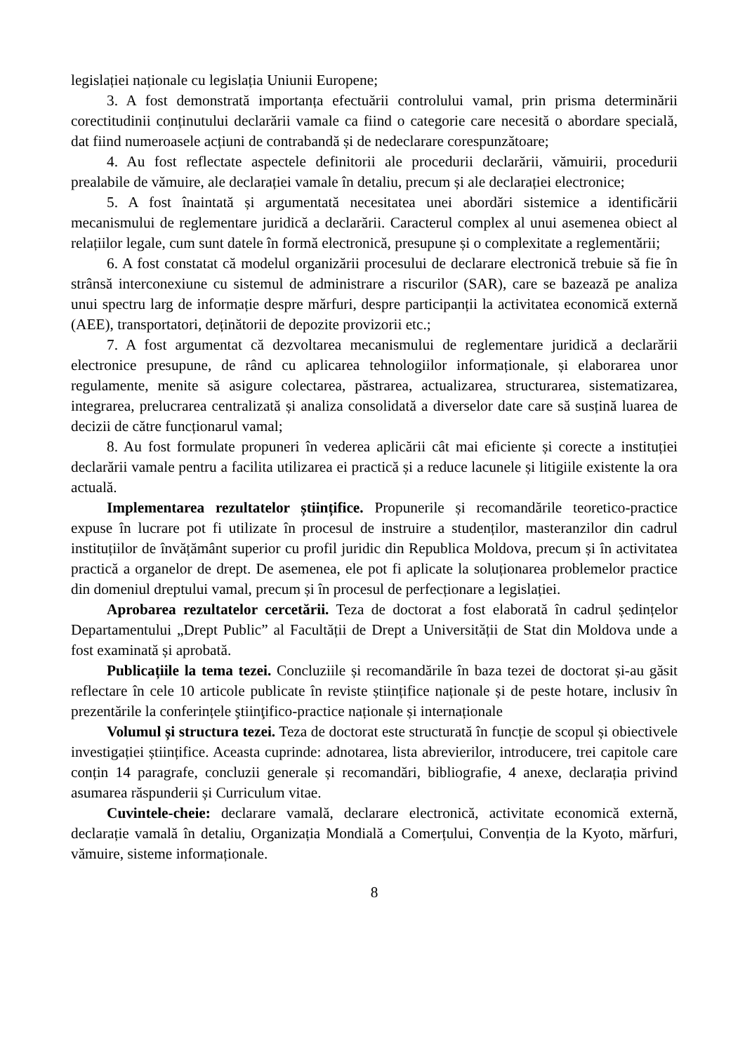legislației naționale cu legislația Uniunii Europene;
3. A fost demonstrată importanța efectuării controlului vamal, prin prisma determinării corectitudinii conținutului declarării vamale ca fiind o categorie care necesită o abordare specială, dat fiind numeroasele acțiuni de contrabandă și de nedeclarare corespunzătoare;
4. Au fost reflectate aspectele definitorii ale procedurii declarării, vămuirii, procedurii prealabile de vămuire, ale declarației vamale în detaliu, precum și ale declarației electronice;
5. A fost înaintată și argumentată necesitatea unei abordări sistemice a identificării mecanismului de reglementare juridică a declarării. Caracterul complex al unui asemenea obiect al relațiilor legale, cum sunt datele în formă electronică, presupune și o complexitate a reglementării;
6. A fost constatat că modelul organizării procesului de declarare electronică trebuie să fie în strânsă interconexiune cu sistemul de administrare a riscurilor (SAR), care se bazează pe analiza unui spectru larg de informație despre mărfuri, despre participanții la activitatea economică externă (AEE), transportatori, deținătorii de depozite provizorii etc.;
7. A fost argumentat că dezvoltarea mecanismului de reglementare juridică a declarării electronice presupune, de rând cu aplicarea tehnologiilor informaționale, și elaborarea unor regulamente, menite să asigure colectarea, păstrarea, actualizarea, structurarea, sistematizarea, integrarea, prelucrarea centralizată și analiza consolidată a diverselor date care să susțină luarea de decizii de către funcționarul vamal;
8. Au fost formulate propuneri în vederea aplicării cât mai eficiente și corecte a instituției declarării vamale pentru a facilita utilizarea ei practică și a reduce lacunele și litigiile existente la ora actuală.
Implementarea rezultatelor științifice. Propunerile și recomandările teoretico-practice expuse în lucrare pot fi utilizate în procesul de instruire a studenților, masteranzilor din cadrul instituțiilor de învățământ superior cu profil juridic din Republica Moldova, precum și în activitatea practică a organelor de drept. De asemenea, ele pot fi aplicate la soluționarea problemelor practice din domeniul dreptului vamal, precum și în procesul de perfecționare a legislației.
Aprobarea rezultatelor cercetării. Teza de doctorat a fost elaborată în cadrul ședințelor Departamentului „Drept Public” al Facultății de Drept a Universității de Stat din Moldova unde a fost examinată și aprobată.
Publicațiile la tema tezei. Concluziile și recomandările în baza tezei de doctorat și-au găsit reflectare în cele 10 articole publicate în reviste științifice naționale și de peste hotare, inclusiv în prezentările la conferințele ştiinţifico-practice naționale și internaționale
Volumul și structura tezei. Teza de doctorat este structurată în funcție de scopul și obiectivele investigației științifice. Aceasta cuprinde: adnotarea, lista abrevierilor, introducere, trei capitole care conțin 14 paragrafe, concluzii generale și recomandări, bibliografie, 4 anexe, declarația privind asumarea răspunderii și Curriculum vitae.
Cuvintele-cheie: declarare vamală, declarare electronică, activitate economică externă, declarație vamală în detaliu, Organizația Mondială a Comerțului, Convenția de la Kyoto, mărfuri, vămuire, sisteme informaționale.
8